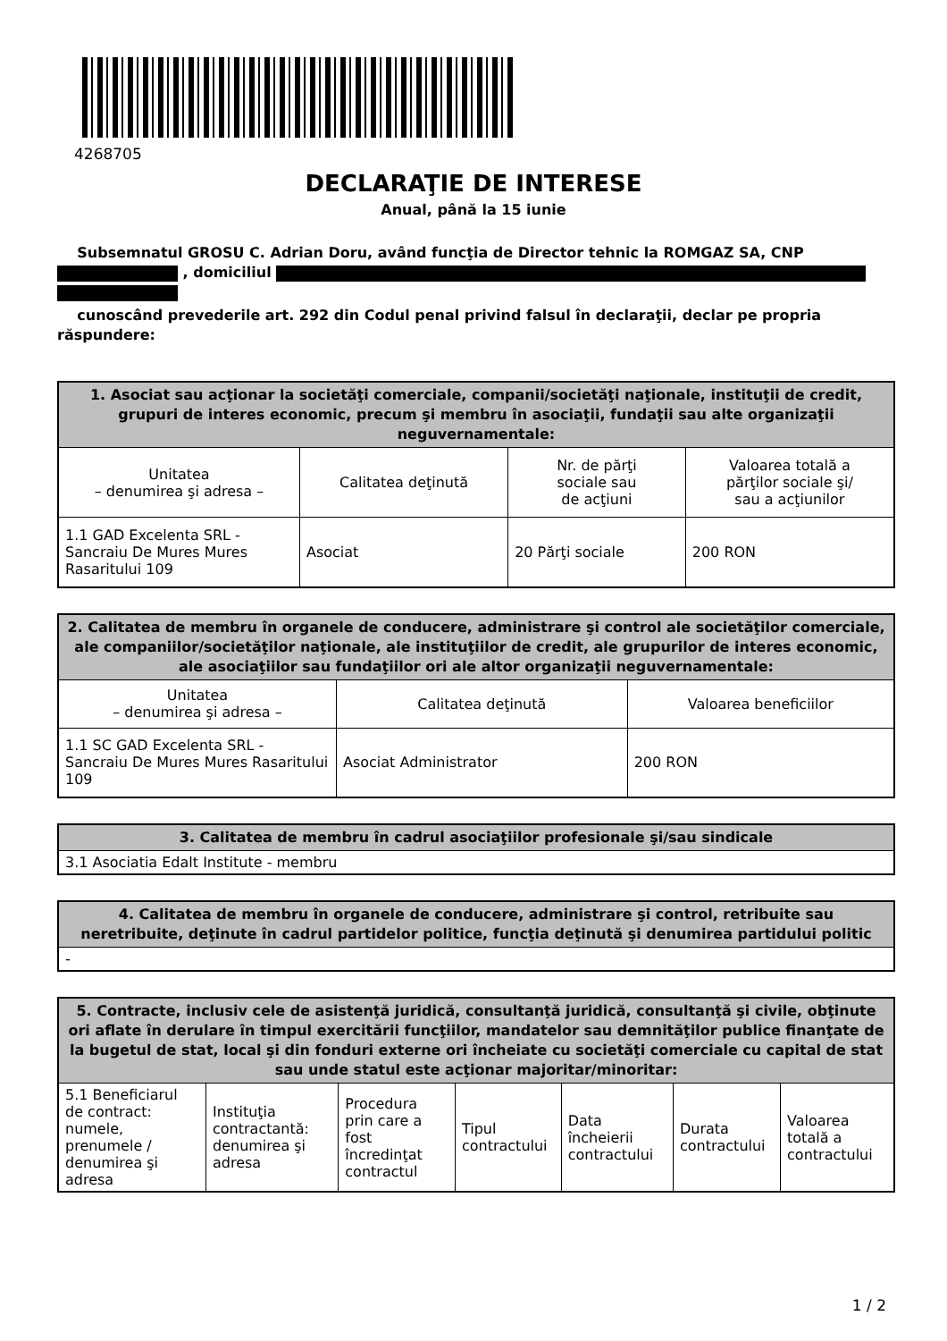4268705
DECLARAŢIE DE INTERESE
Anual, până la 15 iunie
Subsemnatul GROSU C. Adrian Doru, având funcţia de Director tehnic la ROMGAZ SA, CNP , domiciliul
cunoscând prevederile art. 292 din Codul penal privind falsul în declaraţii, declar pe propria răspundere:
| 1. Asociat sau acţionar la societăţi comerciale, companii/societăţi naţionale, instituţii de credit, grupuri de interes economic, precum şi membru în asociaţii, fundaţii sau alte organizaţii neguvernamentale: | | | |
| --- | --- | --- | --- |
| Unitatea – denumirea şi adresa – | Calitatea deţinută | Nr. de părţi sociale sau de acţiuni | Valoarea totală a părţilor sociale şi/ sau a acţiunilor |
| 1.1 GAD Excelenta SRL - Sancraiu De Mures Mures Rasaritului 109 | Asociat | 20 Părţi sociale | 200 RON |
| 2. Calitatea de membru în organele de conducere, administrare şi control ale societăţilor comerciale, ale companiilor/societăţilor naţionale, ale instituţiilor de credit, ale grupurilor de interes economic, ale asociaţiilor sau fundaţiilor ori ale altor organizaţii neguvernamentale: | | |
| --- | --- | --- |
| Unitatea – denumirea şi adresa – | Calitatea deţinută | Valoarea beneficiilor |
| 1.1 SC GAD Excelenta SRL - Sancraiu De Mures Mures Rasaritului 109 | Asociat Administrator | 200 RON |
| 3. Calitatea de membru în cadrul asociaţiilor profesionale şi/sau sindicale |
| --- |
| 3.1 Asociatia Edalt Institute - membru |
| 4. Calitatea de membru în organele de conducere, administrare şi control, retribuite sau neretribuite, deţinute în cadrul partidelor politice, funcţia deţinută şi denumirea partidului politic |
| --- |
| - |
| 5. Contracte, inclusiv cele de asistenţă juridică, consultanţă juridică, consultanţă şi civile, obţinute ori aflate în derulare în timpul exercitării funcţiilor, mandatelor sau demnităţilor publice finanţate de la bugetul de stat, local şi din fonduri externe ori încheiate cu societăţi comerciale cu capital de stat sau unde statul este acţionar majoritar/minoritar: | | | | | | |
| --- | --- | --- | --- | --- | --- | --- |
| 5.1 Beneficiarul de contract: numele, prenumele / denumirea şi adresa | Instituţia contractantă: denumirea şi adresa | Procedura prin care a fost încredinţat contractul | Tipul contractului | Data încheierii contractului | Durata contractului | Valoarea totală a contractului |
1 / 2